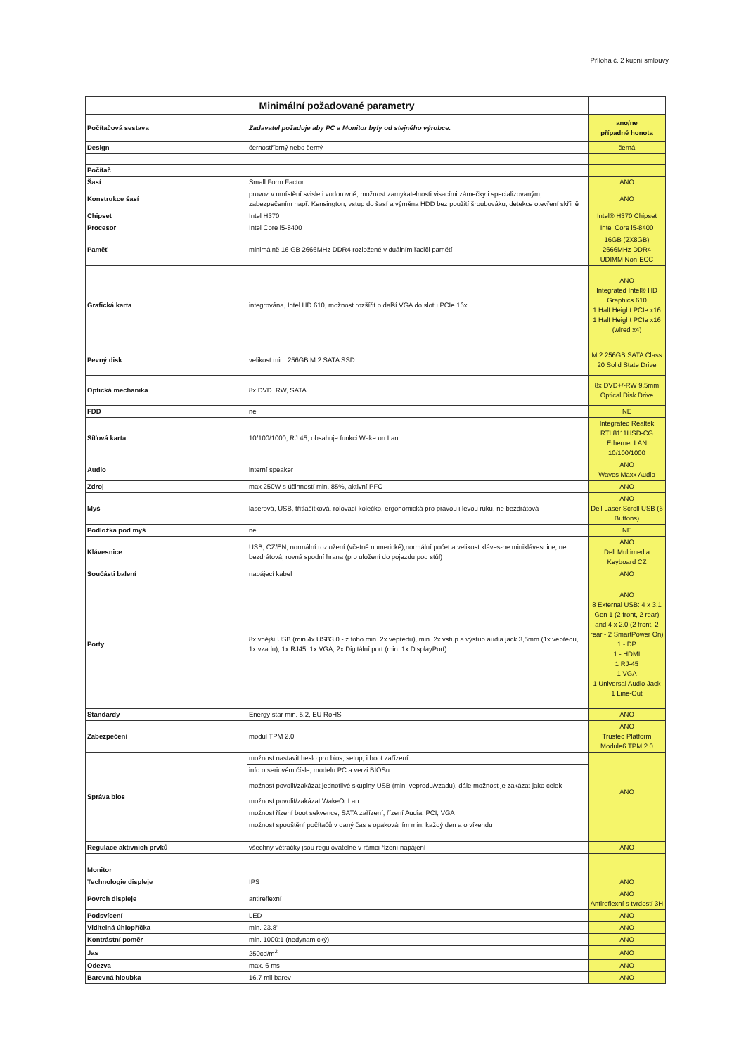Příloha č. 2 kupní smlouvy
| Minimální požadované parametry | | |
| Počítačová sestava | Zadavatel požaduje aby PC a Monitor byly od stejného výrobce. | ano/ne případně honota |
| Design | černostříbrný nebo černý | černá |
| Počítač | | |
| Šasí | Small Form Factor | ANO |
| Konstrukce šasí | provoz v umístění svisle i vodorovně, možnost zamykatelnosti visacími zámečky i specializovaným, zabezpečením např. Kensington, vstup do šasí a výměna HDD bez použití šroubováku, detekce otevření skříně | ANO |
| Chipset | Intel H370 | Intel® H370 Chipset |
| Procesor | Intel Core i5-8400 | Intel Core i5-8400 |
| Paměť | minimálně 16 GB 2666MHz DDR4 rozložené v duálním řadiči pamětí | 16GB (2X8GB) 2666MHz DDR4 UDIMM Non-ECC |
| Grafická karta | integrována, Intel HD 610, možnost rozšířit o další VGA do slotu PCIe 16x | ANO Integrated Intel® HD Graphics 610 1 Half Height PCIe x16 1 Half Height PCIe x16 (wired x4) |
| Pevný disk | velikost min. 256GB M.2 SATA SSD | M.2 256GB SATA Class 20 Solid State Drive |
| Optická mechanika | 8x DVD±RW, SATA | 8x DVD+/-RW 9.5mm Optical Disk Drive |
| FDD | ne | NE |
| Síťová karta | 10/100/1000, RJ 45, obsahuje funkci Wake on Lan | Integrated Realtek RTL8111HSD-CG Ethernet LAN 10/100/1000 |
| Audio | interní speaker | ANO Waves Maxx Audio |
| Zdroj | max 250W s účinností min. 85%, aktivní PFC | ANO |
| Myš | laserová, USB, třítlačítková, rolovací kolečko, ergonomická pro pravou i levou ruku, ne bezdrátová | ANO Dell Laser Scroll USB (6 Buttons) |
| Podložka pod myš | ne | NE |
| Klávesnice | USB, CZ/EN, normální rozložení (včetně numerické),normální počet a velikost kláves-ne miniklávesnice, ne bezdrátová, rovná spodní hrana (pro uložení do pojezdu pod stůl) | ANO Dell Multimedia Keyboard CZ |
| Součásti balení | napájecí kabel | ANO |
| Porty | 8x vnější USB (min.4x USB3.0 - z toho min. 2x vepředu), min. 2x vstup a výstup audia jack 3,5mm (1x vepředu, 1x vzadu), 1x RJ45, 1x VGA, 2x Digitální port (min. 1x DisplayPort) | ANO 8 External USB: 4 x 3.1 Gen 1 (2 front, 2 rear) and 4 x 2.0 (2 front, 2 rear - 2 SmartPower On) 1 - DP 1 - HDMI 1 RJ-45 1 VGA 1 Universal Audio Jack 1 Line-Out |
| Standardy | Energy star min. 5.2, EU RoHS | ANO |
| Zabezpečení | modul TPM 2.0 | ANO Trusted Platform Module6 TPM 2.0 |
| Správa bios | možnost nastavit heslo pro bios, setup, i boot zařízení | ANO |
| | info o seriovém čísle, modelu PC a verzi BIOSu | |
| | možnost povolit/zakázat jednotlivé skupiny USB (min. vepredu/vzadu), dále možnost je zakázat jako celek | |
| | možnost povolit/zakázat WakeOnLan | |
| | možnost řízení boot sekvence, SATA zařízení, řízení Audia, PCI, VGA | |
| | možnost spouštění počítačů v daný čas s opakováním min. každý den a o víkendu | |
| Regulace aktivních prvků | všechny větráčky jsou regulovatelné v rámci řízení napájení | ANO |
| Monitor | | |
| Technologie displeje | IPS | ANO |
| Povrch displeje | antireflexní | ANO Antireflexní s tvrdostí 3H |
| Podsvícení | LED | ANO |
| Viditelná úhlopříčka | min. 23.8" | ANO |
| Kontrástní poměr | min. 1000:1 (nedynamický) | ANO |
| Jas | 250cd/m<sup>2</sup> | ANO |
| Odezva | max. 6 ms | ANO |
| Barevná hloubka | 16,7 mil barev | ANO |